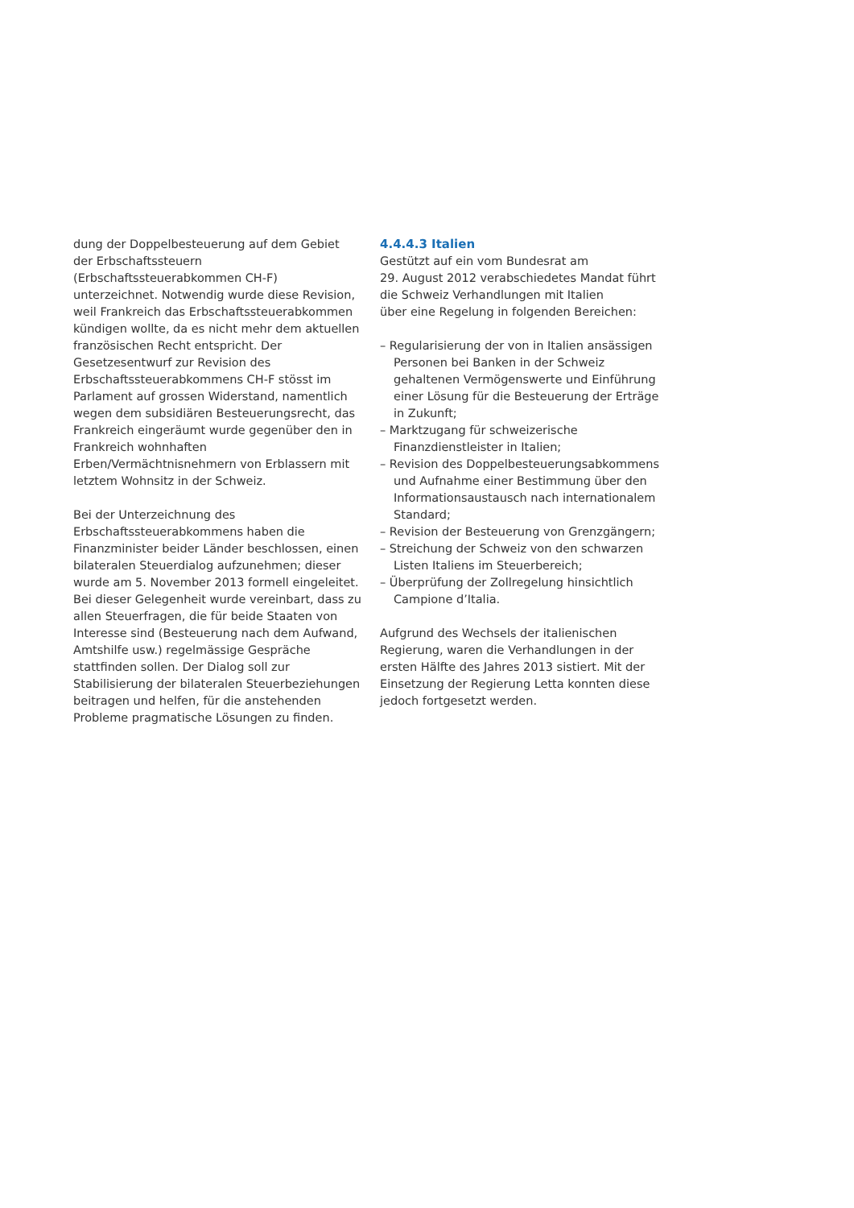dung der Doppelbesteuerung auf dem Gebiet der Erbschaftssteuern (Erbschaftssteuerabkommen CH-F) unterzeichnet. Notwendig wurde diese Revision, weil Frankreich das Erbschaftssteuerabkommen kündigen wollte, da es nicht mehr dem aktuellen französischen Recht entspricht. Der Gesetzesentwurf zur Revision des Erbschaftssteuerabkommens CH-F stösst im Parlament auf grossen Widerstand, namentlich wegen dem subsidiären Besteuerungsrecht, das Frankreich eingeräumt wurde gegenüber den in Frankreich wohnhaften Erben/Vermächtnisnehmern von Erblassern mit letztem Wohnsitz in der Schweiz.
Bei der Unterzeichnung des Erbschaftssteuerabkommens haben die Finanzminister beider Länder beschlossen, einen bilateralen Steuerdialog aufzunehmen; dieser wurde am 5. November 2013 formell eingeleitet. Bei dieser Gelegenheit wurde vereinbart, dass zu allen Steuerfragen, die für beide Staaten von Interesse sind (Besteuerung nach dem Aufwand, Amtshilfe usw.) regelmässige Gespräche stattfinden sollen. Der Dialog soll zur Stabilisierung der bilateralen Steuerbeziehungen beitragen und helfen, für die anstehenden Probleme pragmatische Lösungen zu finden.
4.4.4.3 Italien
Gestützt auf ein vom Bundesrat am
29. August 2012 verabschiedetes Mandat führt die Schweiz Verhandlungen mit Italien
über eine Regelung in folgenden Bereichen:
– Regularisierung der von in Italien ansässigen Personen bei Banken in der Schweiz gehaltenen Vermögenswerte und Einführung einer Lösung für die Besteuerung der Erträge in Zukunft;
– Marktzugang für schweizerische Finanzdienstleister in Italien;
– Revision des Doppelbesteuerungsabkommens und Aufnahme einer Bestimmung über den Informationsaustausch nach internationalem Standard;
– Revision der Besteuerung von Grenzgängern;
– Streichung der Schweiz von den schwarzen Listen Italiens im Steuerbereich;
– Überprüfung der Zollregelung hinsichtlich Campione d’Italia.
Aufgrund des Wechsels der italienischen Regierung, waren die Verhandlungen in der ersten Hälfte des Jahres 2013 sistiert. Mit der Einsetzung der Regierung Letta konnten diese jedoch fortgesetzt werden.